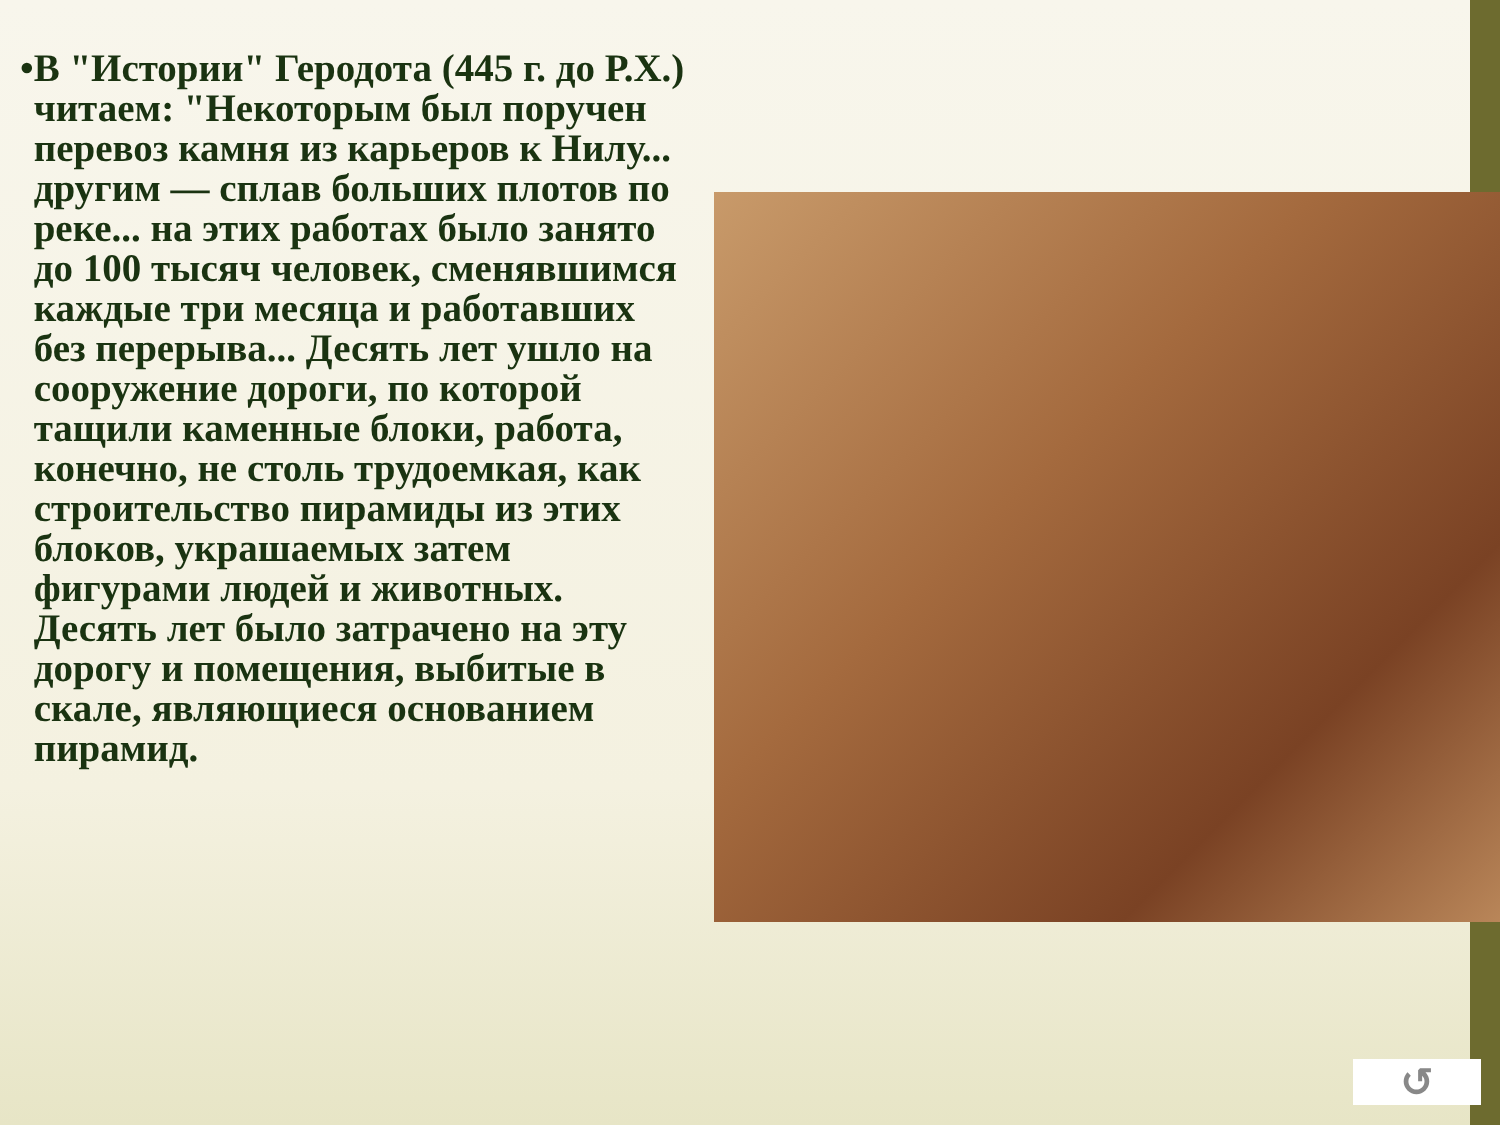• В "Истории" Геродота (445 г. до Р.Х.) читаем: "Некоторым был поручен перевоз камня из карьеров к Нилу... другим — сплав больших плотов по реке... на этих работах было занято до 100 тысяч человек, сменявшимся каждые три месяца и работавших без перерыва... Десять лет ушло на сооружение дороги, по которой тащили каменные блоки, работа, конечно, не столь трудоемкая, как строительство пирамиды из этих блоков, украшаемых затем фигурами людей и животных. Десять лет было затрачено на эту дорогу и помещения, выбитые в скале, являющиеся основанием пирамид.
↺